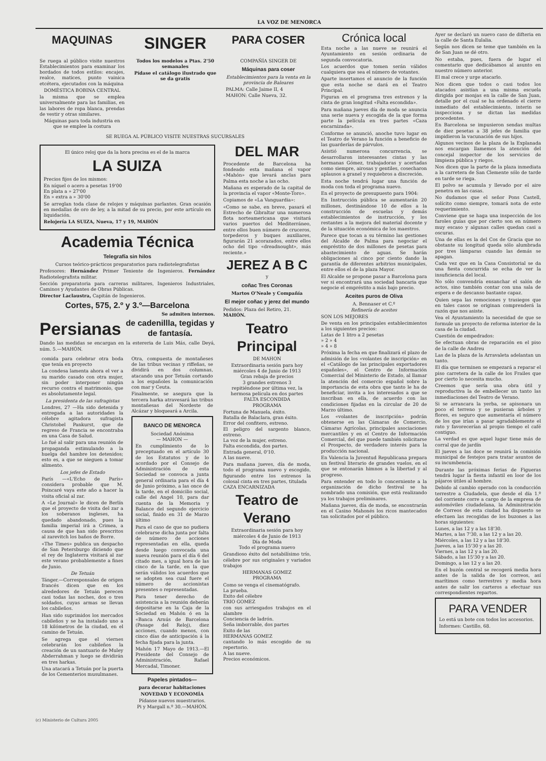LA VOZ DE MENORCA
MAQUINAS
SINGER
PARA COSER
Se ruega al público visite nuestros Establecimientos para examinar los bordados de todos estilos: encajes, realce, matices, punto vainica etcétera, ejecutados con la máquina
DOMÉSTICA BOBINA CENTRAL
la misma que se emplea universalmente para las familias, en las labores de ropa blanca, prendas de vestir y otras similares.
Máquinas para toda industria en que se emplee la costura
Todos los modelos a Ptas. 2'50 semanales
Pídase el catálogo ilustrado que se da gratis
COMPAÑÍA SINGER DE
Máquinas para coser
Establecimientos para la venta en la provincia de Baleares
PALMA: Calle Jaime II, 4
MAHON: Calle Nueva, 32.
SE RUEGA AL PÚBLICO VISITE NUESTRAS SUCURSALES
El único reloj que da la hora precisa es el de la marca
LA SUIZA
Precios fijos de los mismos:
En níquel o acero a pesetas 19'00
En plata a » 27'00
En » extra a » 30'00
Se arreglan toda clase de relojes y máquinas parlantes. Gran ocasión en medallas de oro de ley, a la mitad de su precio, por este artículo en liquidación.
Relojería LA SUIZA, Nueva, 17 y 19, MAHÓN
Academia Técnica
Telegrafía sin hilos
Cursos teórico-prácticos preparatorios para radiotelegrafistas
Profesores: Hernández Primer Teniente de Ingenieros. Fernández Radiotelegrafista militar.
Sección preparatoria para carreras militares, Ingenieros Industriales, Caminos y Ayudantes de Obras Públicas.
Director Laclaustra, Capitán de Ingenieros.
Cortes, 575, 2.º y 3.º—Barcelona
Se admiten internos.
Persianas
de cadenillla, tegidas y de fantasía.
Dando las medidas se encargan en la estereria de Luis Más, calle Deyá, núm. 5.—MAHÓN.
comida para celebrar otra boda que tenía en proyecto
La condesa lamenta ahora el ver a su marido casado con otra mujer, sin poder interponer ningún recurso contra el matrimonio, que es absolutamente legal.
La presidenta de las sufragistas
Londres, 27 —Ha sido detenida y entregada a las autoridades la célebre agitadora sufragista Christobel Pankurst, que de regreso de Francia se encontraba en una Casa de Salud.
Lo fué al salir para una reunión de propaganda estimulando a la huelga del hambre los detenidos; esto es, a que se nieguen a tomar alimento.
Los jefes de Estado
París —«L'Echo de París» considera probable que M. Poincaré vaya este año a hacer la visita oficial al zar.
A «Le Journal» le dicen de Berlín que el proyecto de visita del zar a los soberanos ingleses, ha quedado abandonado, pues la familia imperial irá a Crimea, a causa de que han sido prescritos al zarevitch los baños de Borre.
«The Times» publica un despacho de San Petersburgo diciendo que el rey de Inglaterra visitará al zar este verano probablemente a fines de Junio.
De Tetuán
Tánger.—Corresponsales de origen francés dicen que en los alrededores de Tetuán perecen casi todas las noches, dos o tres soldados, cuyas armas se llevan los cabileños.
Han sido suprimidos los mercados cabileños y se ha instalado uno a 18 kilómetros de la ciudad, en el camino de Tetuán.
Se agrega que el viernes celebrarán los cabileños la creación de un santuario de Muley Abderrahman y luego se dividirán en tres harkas.
Una atacará a Tetuán por la puerta de los Cementerios musulmanes.
Otra, compuesta de montañeses de las tribus vecinas y riffeñas, se dividirá en dos columnas, atacando una por Tetuán cortando a los españoles la comunicación con mar y Ceuta.
Finalmente, se asegura que la tercera harka atravesará las tribus montañesas del Nordeste de Alcázar y bloqueará a Arcila.
BANCO DE MENORCA
Sociedad Anónima
— MAHON —
En cumplimiento de lo preceptuado en el artículo 30 de los Estatutos y de lo acordado por el Consejo de Administración de esta Sociedad se convoca a junta general ordinaria para el día 4 de Junio próximo, a las once de la tarde, en el domicilio social, calle del Angel 10, para dar cuenta de la Memoria y Balance del segundo ejercicio social, finido en 31 de Marzo último
Para el caso de que no pudiera celebrarse dicha junta por falta de número de acciones representadas en ella, queda desde luego convocada una nueva reunión para el día 6 del citado mes, a igual hora de las cinco de la tarde, en la que serán válidos los acuerdos que se adopten sea cual fuere el número de accionistas presentes o representadas.
Para tener derecho de asistencia a la reunión deberán depositarse en la Caja de la Sociedad en Mahón ó en la «Banca Arnús de Barcelona (Pasage del Reloj), diez acciones, cuando menos, con cinco días de anticipación á la fecha fijada para la junta.
Mahón 17 Mayo de 1913.—El Presidente del Consejo de Administración, Rafael Mercadal, Timoner.
Papeles pintados—
para decorar habitaciones
NOVEDAD Y ECONOMÍA
Pídanse nuevos muestrarios.
Pi y Margall n.º 30.—MAHÓN.
DEL MAR
Procedente de Barcelona ha fondeado esta mañana el vapor «Mahón» que levará anclas para Palma esta noche a las ocho.
Mañana es esperado de la capital de la provincia el vapor «Monte-Toro».
Copiamos de «La Vanguardia»:
«Como se sabe, en breve, pasará el Estrecho de Gibraltar una numerosa flota norteamericana que visitará varios puertos del Mediterráneo, entre ellos buen número de cruceros, torpederos y buques auxiliares, figurarán 21 acorazados, entre ellos ocho del tipo «dreadnought», más reciente.»
JEREZ A B C
y
coñac Tres Coronas
Martos O'Neale y Compañía
El mejor coñac y jerez del mundo
Pedidos: Plaza del Retiro, 21.
MAHÓN.
Teatro Principal
DE MAHON
Extraordinaria sesión para hoy miércoles 4 de Junio de 1913
Gran rebaja de precios
3 grandes estrenos 3
repitiéndose por última vez, la hermosa película en dos partes
FALTA ESCONDIDA
PROGRAMA
Fortuna de Manuela, éxito.
Batalla de Balaclara, gran éxito.
Error del confitero, estreno.
El peligro del sargento blanco, estreno.
La voz de la mujer, estreno.
Falta escondida, dos partes.
Entrada general, 0'10.
A las nueve.
Para mañana jueves, día de moda, todo el programa nuevo y escogido, figurando entre los estrenos la colosal cinta en tres partes, titulada
CAZA ENCARNIZADA
Teatro de Verano
Extraordinaria sesión para hoy miércoles 4 de Junio de 1913
Día de Moda
Todo el programa nuevo
Grandioso éxito del notabilísimo trío, célebre por sus originales y variados trabajos
HERMANAS GOMEZ
PROGRAMA
Como se venga el cinematógrafo.
La prueba.
Exito del célebre
TRIO GOMEZ
con sus arriesgados trabajos en el alambre
Conciencia de ladrón.
Seña imborrable, dos partes
Exito de las
HERMANAS GOMEZ
cantando lo más escogido de su repertorio.
A las nueve.
Precios económicos.
Crónica local
Esta noche a las nueve se reunirá el Ayuntamiento en sesión ordinaria de segunda convocatoria.
Los acuerdos que tomen serán válidos cualquiera que sea el número de votantes.
Aparte insertamos el anuncio de la función que esta noche se dará en el Teatro Principal.
Figuran en el programa tres estrenos y la cinta de gran longitud «Falta escondida».
Para mañana jueves día de moda se anuncia una serie nueva y escogida de la que forma parte la película en tres partes «Caza encarnizada».
Conforme se anunció, anoche tuvo lugar en el Teatro de Verano la función a beneficio de las guarderías de párvulos.
Asistió numerosa concurrencia, se desarrollaron interesantes cintas y las hermanas Gómez, trabajadoras y acertadas como siempre, airosas y gentiles, cosecharon aplausos a granel y requiebros a discreción.
Esta noche tendrá lugar una función de moda con toda el programa nuevo.
En el proyecto de presupuesto para 1904:
En Instrucción pública se aumentarán 20 millones, destinándose 10 de ellos a la construcción de escuelas y demás establecimientos de instrucción, y los restantes a la mejora del material docente y de la situación económica de los maestros.
Parece que tocan a su término las gestiones del Alcalde de Palma para negociar el empréstito de dos millones de pesetas para abastecimiento de aguas. Se harán obligaciones al cinco por ciento dando la garantía de diferentes arbitrios municipales, entre ellos el de la plaza Mayor.
El Alcalde se propone pasar a Barcelona para ver si encontrará una sociedad bancaria que negocie el empréstito a más bajo precio.
Aceites puros de Oliva
A. Bennaser et C.º
Refinería de aceites
SON LOS MEJORES
De venta en los principales establecimientos a los siguientes precios:
Latas de 1 litro a 2 pesetas
» 2 » 4
» 4 » 8
Próxima la fecha en que finalizará el plazo de admisión de los «volantes de inscripción» en el «Catálogo de las principales exportadores españoles», el Centro de Información Comercial del Ministerio de Estado, al llamar la atención del comercio español sobre la importancia de esta obra que tanto le ha de beneficiar, invita a los interesados a que se inscriban en ella, de acuerdo con las condiciones fijadas en la circular de 20 de Marzo último.
Los «volantes de inscripción» podrán obtenerse en las Cámaras de Comercio, Cámaras Agrícolas, principales asociaciones mercantiles y en el Centro de Información Comercial, del que puede también solicitarse el Prospecto, de verdadero interés para la producción nacional.
En Valencia la Juventud Republicana prepara un festival literario de grandes vuelos, en el que se entonarán himnos a la libertad y al progreso.
Para entender en todo lo concerniente a la organización de dicho festival se ha nombrado una comisión, que está realizando ya los trabajos preliminares.
Mañana jueves, día de moda, se encontrarán en el Casino Mahonés los ricos mantecados tan solicitados por el público.
Ayer se declaró un nuevo caso de difteria en la calle de Santa Eulalia.
Según nos dicen se teme que también en la de San Juan se dé otro.
No estaba, pues, fuera de lugar el comentario que dedicábamos al asunto en nuestro número anterior.
El mal crece y urge atacarlo.
Nos dicen que todos o casi todos los atacados asistían a una misma escuela dirigida por monjas en la calle de San Juan, detalle por el cual se ha ordenado el cierre inmediato del establecimiento, interin se inspecciona y se dictan las medidas procedentes.
En Barcelona se impusieron sendas multas de diez pesetas a 38 jefes de familia que impidieron la vacunación de sus hijos.
Algunos vecinos de la plaza de la Explanada nos encargan llamemos la atención del concejal inspector de los servicios de limpieza pública y riegos.
Nos dicen que la parte de la plaza inmediata a la carretera de San Clemente sólo de tarde en tarde se riega.
El polvo se acumula y llevado por el aire penetra en las casas.
No dudamos que el señor Pons Castell, solícito como siempre, tomará nota de este requerimiento.
Conviene que se haga una inspección de los faroles guías que por cierto son en número muy escaso y algunas calles quedan casi a oscuras.
Una de ellas es la del Cos de Gracia que no obstante su longitud queda sólo alumbrada por tres lámparas cuando las demás se apagan.
Cada vez que en la Casa Consistorial se da una fiesta concurrida se echa de ver la insuficiencia del local.
No sólo convendría ensanchar el salón de actos, sino también contar con una sala de espera e de descanso bastante capaz.
Quien sepa las remociones y trasiegos que en tales casos se originan comprenderá la razón que nos asiste.
Vea el Ayuntamiento la necesidad de que se formule un proyecto de reforma interior de la casa de la ciudad.
Cuestión de empedrados:
Se efectuan obras de reparación en el piso de la calle de Andreu
Las de la plaza de la Arravaleta adelantan un tanto.
El día que terminen se empezará a reparar el piso carretera de la calle de los Frailes que por cierto lo necesita mucho.
Creemos que sería una obra útil y reproductiva la de embellecer un tanto las inmediaciones del Teatro de Verano.
Si se arrancara la yerba, se apisonara un poco el terreno y se pusieran árboles y flores, es seguro que aumentaría el número de los que irían a pasar agradablemente el rato y favorecerían al propio tiempo el café contiguo.
La verdad es que aquel lugar tiene más de corral que de jardín
El jueves a las doce se reunirá la comisión municipal de festejos para tratar asuntos de su incumbencia.
Durante las próximas ferias de Figueras tendrá lugar la fiesta infantil en loor de los pájaros útiles al hombre.
Debido al cambio operado con la conducción terrestre a Ciudadela, que desde el día 1.º del corriente corre a cargo de la empresa de automóviles ciudadelana, la Administración de Correos de esta ciudad ha dispuesto se efectuen las recogidas de los buzones a las horas siguientes:
Lunes, a las 12 y a las 18'30.
Martes, a las 7'30, a las 12 y a las 20.
Miércoles, a las 12 y a las 18'30.
Jueves, a las 15'30 y a las 20.
Viernes, a las 12 y a las 20.
Sábado, a las 15'30 y a las 20.
Domingo, a las 12 y a las 20.
En el buzón central se recogerá media hora antes de la salida de los correos, así marítimos como terrestres y media hora antes de salir los carteros a efectuar sus correspondientes repartos.
PARA VENDER
Lo está un bote con todos los accesorios.
Informes: Castillo, 68.
(c) Ministerio de Cultura 2005